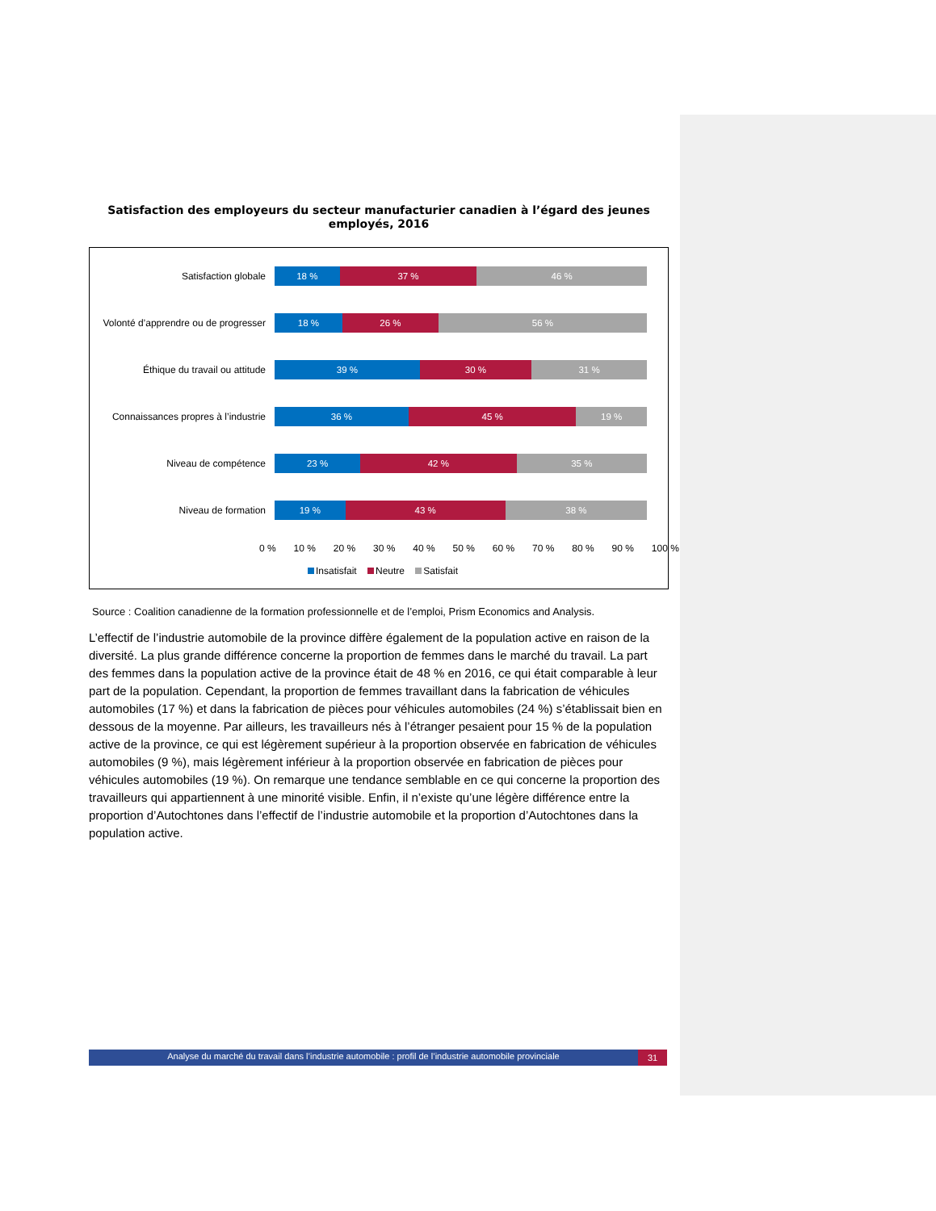Satisfaction des employeurs du secteur manufacturier canadien à l’égard des jeunes employés, 2016
Satisfaction globale
18 % 37 % 46 %
Volonté d’apprendre ou de progresser
18 % 26 % 56 %
Éthique du travail ou attitude
39 % 30 % 31 %
Connaissances propres à l’industrie
36 % 45 % 19 %
Niveau de compétence
23 % 42 % 35 %
Niveau de formation
19 % 43 % 38 %
0 % 10 % 20 % 30 % 40 % 50 % 60 % 70 % 80 % 90 % 100 %
Insatisfait Neutre Satisfait
Source : Coalition canadienne de la formation professionnelle et de l’emploi, Prism Economics and Analysis.
L’effectif de l’industrie automobile de la province diffère également de la population active en raison de la diversité. La plus grande différence concerne la proportion de femmes dans le marché du travail. La part des femmes dans la population active de la province était de 48 % en 2016, ce qui était comparable à leur part de la population. Cependant, la proportion de femmes travaillant dans la fabrication de véhicules automobiles (17 %) et dans la fabrication de pièces pour véhicules automobiles (24 %) s’établissait bien en dessous de la moyenne. Par ailleurs, les travailleurs nés à l’étranger pesaient pour 15 % de la population active de la province, ce qui est légèrement supérieur à la proportion observée en fabrication de véhicules automobiles (9 %), mais légèrement inférieur à la proportion observée en fabrication de pièces pour véhicules automobiles (19 %). On remarque une tendance semblable en ce qui concerne la proportion des travailleurs qui appartiennent à une minorité visible. Enfin, il n’existe qu’une légère différence entre la proportion d’Autochtones dans l’effectif de l’industrie automobile et la proportion d’Autochtones dans la population active.
Analyse du marché du travail dans l’industrie automobile : profil de l’industrie automobile provinciale 31